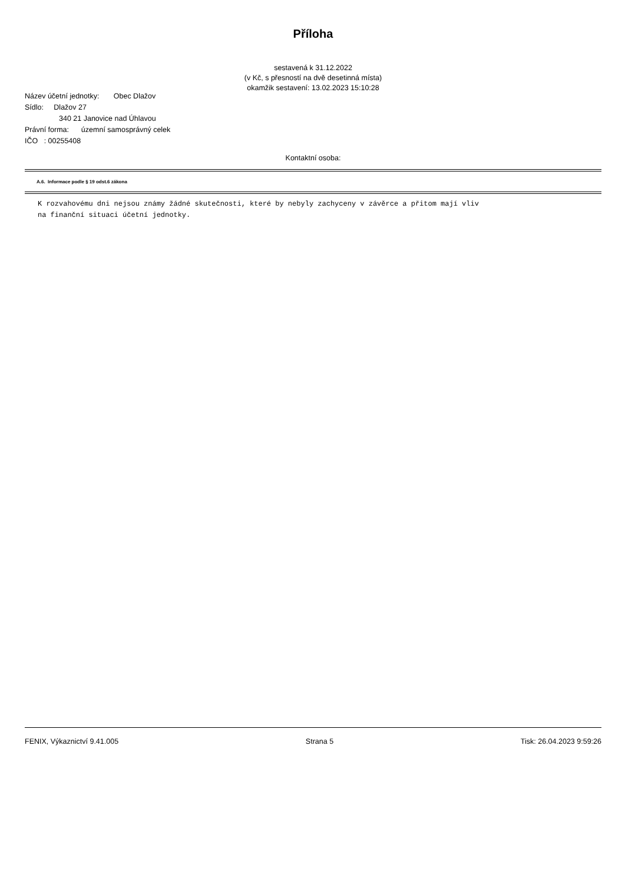Příloha
sestavená k 31.12.2022
(v Kč, s přesností na dvě desetinná místa)
okamžik sestavení: 13.02.2023 15:10:28
Název účetní jednotky: Obec Dlažov
Sídlo: Dlažov 27
340 21 Janovice nad Úhlavou
Právní forma: územní samosprávný celek
IČO : 00255408
Kontaktní osoba:
A.6. Informace podle § 19 odst.6 zákona
K rozvahovému dni nejsou známy žádné skutečnosti, které by nebyly zachyceny v závěrce a přitom mají vliv
na finanční situaci účetní jednotky.
FENIX, Výkaznictví 9.41.005 Strana 5 Tisk: 26.04.2023 9:59:26